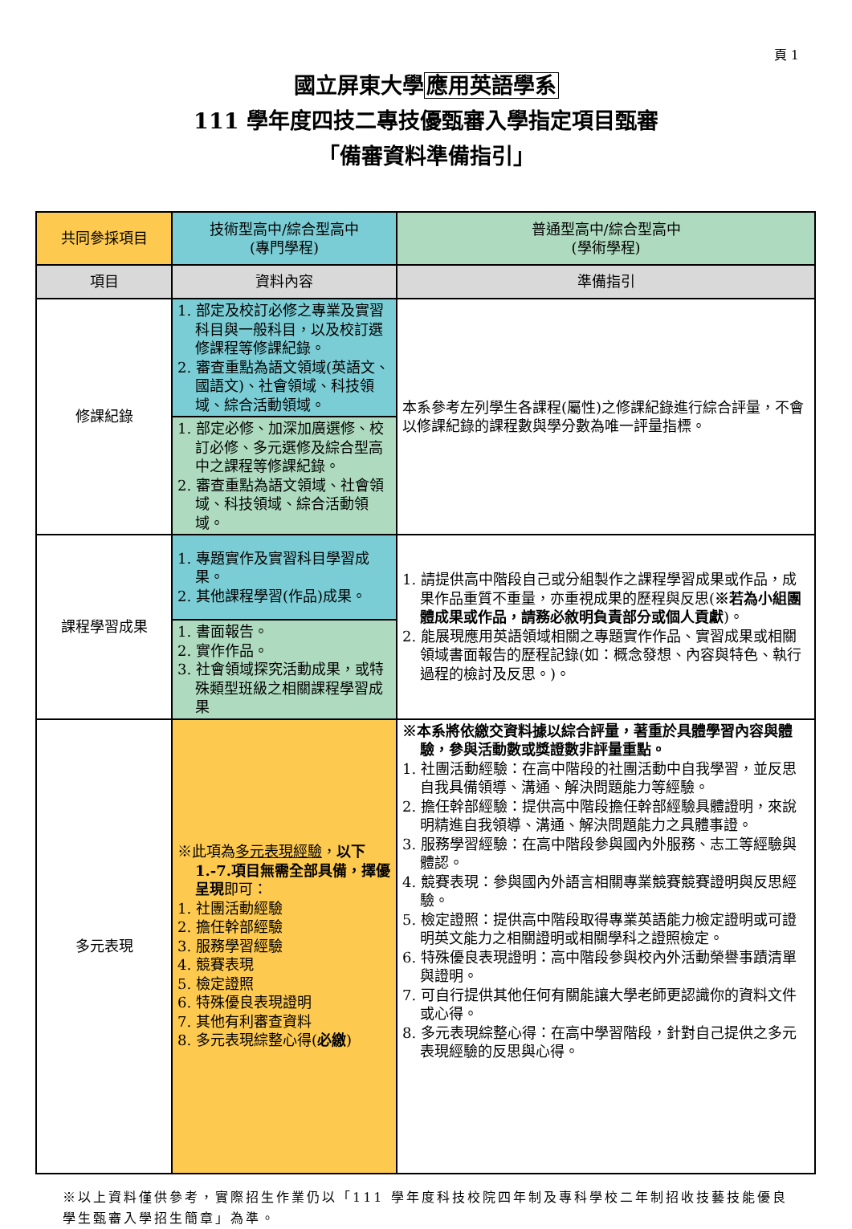頁 1
國立屏東大學應用英語學系
111 學年度四技二專技優甄審入學指定項目甄審
「備審資料準備指引」
| 共同參採項目 | 技術型高中/綜合型高中 (專門學程) | 普通型高中/綜合型高中 (學術學程) |
| 項目 | 資料內容 | 準備指引 |
| 修課紀錄 | 1. 部定及校訂必修之專業及實習科目與一般科目，以及校訂選修課程等修課紀錄。 2. 審查重點為語文領域(英語文、國語文)、社會領域、科技領域、綜合活動領域。 | 本系參考左列學生各課程(屬性)之修課紀錄進行綜合評量，不會以修課紀錄的課程數與學分數為唯一評量指標。 |
| | 1. 部定必修、加深加廣選修、校訂必修、多元選修及綜合型高中之課程等修課紀錄。 2. 審查重點為語文領域、社會領域、科技領域、綜合活動領域。 | |
| 課程學習成果 | 1. 專題實作及實習科目學習成果。 2. 其他課程學習(作品)成果。 | 1. 請提供高中階段自己或分組製作之課程學習成果或作品，成果作品重質不重量，亦重視成果的歷程與反思( ※若為小組團體成果或作品，請務必敘明負責部分或個人貢獻 )。 2. 能展現應用英語領域相關之專題實作作品、實習成果或相關領域書面報告的歷程記錄(如：概念發想、內容與特色、執行過程的檢討及反思。)。 |
| | 1. 書面報告。 2. 實作作品。 3. 社會領域探究活動成果，或特殊類型班級之相關課程學習成果 | |
| 多元表現 | ※此項為 多元表現經驗 ， 以下1.-7.項目無需全部具備，擇優呈現 即可： 1. 社團活動經驗 2. 擔任幹部經驗 3. 服務學習經驗 4. 競賽表現 5. 檢定證照 6. 特殊優良表現證明 7. 其他有利審查資料 8. 多元表現綜整心得( 必繳 ) | ※本系將依繳交資料據以綜合評量，著重於具體學習內容與體驗，參與活動數或獎證數非評量重點。 1. 社團活動經驗：在高中階段的社團活動中自我學習，並反思自我具備領導、溝通、解決問題能力等經驗。 2. 擔任幹部經驗：提供高中階段擔任幹部經驗具體證明，來說明精進自我領導、溝通、解決問題能力之具體事證。 3. 服務學習經驗：在高中階段參與國內外服務、志工等經驗與體認。 4. 競賽表現：參與國內外語言相關專業競賽競賽證明與反思經驗。 5. 檢定證照：提供高中階段取得專業英語能力檢定證明或可證明英文能力之相關證明或相關學科之證照檢定。 6. 特殊優良表現證明：高中階段參與校內外活動榮譽事蹟清單與證明。 7. 可自行提供其他任何有關能讓大學老師更認識你的資料文件或心得。 8. 多元表現綜整心得：在高中學習階段，針對自己提供之多元表現經驗的反思與心得。 |
※以上資料僅供參考，實際招生作業仍以「111 學年度科技校院四年制及專科學校二年制招收技藝技能優良學生甄審入學招生簡章」為準。